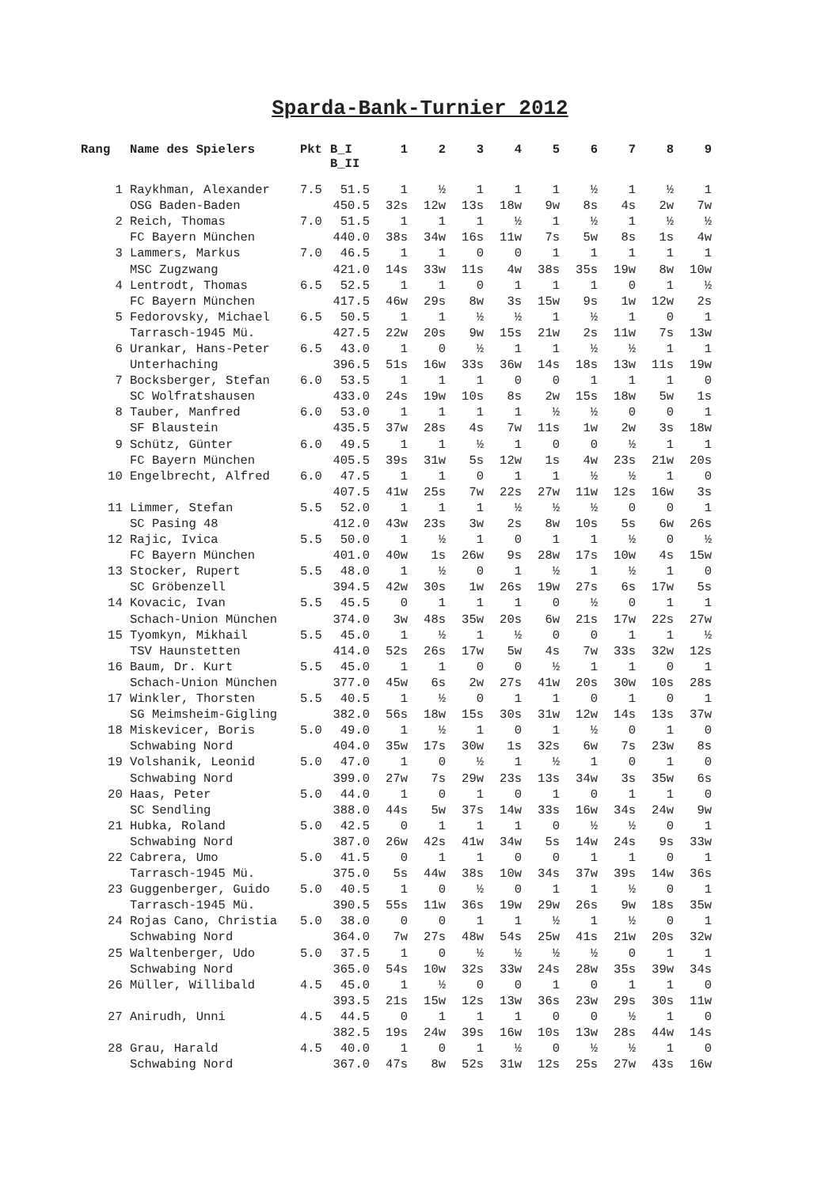Sparda-Bank-Turnier 2012
| Rang | Name des Spielers | Pkt | B_I B_II | 1 | 2 | 3 | 4 | 5 | 6 | 7 | 8 | 9 |
| --- | --- | --- | --- | --- | --- | --- | --- | --- | --- | --- | --- | --- |
| 1 | Raykhman, Alexander | 7.5 | 51.5 | 1 | ½ | 1 | 1 | 1 | ½ | 1 | ½ | 1 |
| | OSG Baden-Baden | | 450.5 | 32s | 12w | 13s | 18w | 9w | 8s | 4s | 2w | 7w |
| 2 | Reich, Thomas | 7.0 | 51.5 | 1 | 1 | 1 | ½ | 1 | ½ | 1 | ½ | ½ |
| | FC Bayern München | | 440.0 | 38s | 34w | 16s | 11w | 7s | 5w | 8s | 1s | 4w |
| 3 | Lammers, Markus | 7.0 | 46.5 | 1 | 1 | 0 | 0 | 1 | 1 | 1 | 1 | 1 |
| | MSC Zugzwang | | 421.0 | 14s | 33w | 11s | 4w | 38s | 35s | 19w | 8w | 10w |
| 4 | Lentrodt, Thomas | 6.5 | 52.5 | 1 | 1 | 0 | 1 | 1 | 1 | 0 | 1 | ½ |
| | FC Bayern München | | 417.5 | 46w | 29s | 8w | 3s | 15w | 9s | 1w | 12w | 2s |
| 5 | Fedorovsky, Michael | 6.5 | 50.5 | 1 | 1 | ½ | ½ | 1 | ½ | 1 | 0 | 1 |
| | Tarrasch-1945 Mü. | | 427.5 | 22w | 20s | 9w | 15s | 21w | 2s | 11w | 7s | 13w |
| 6 | Urankar, Hans-Peter | 6.5 | 43.0 | 1 | 0 | ½ | 1 | 1 | ½ | ½ | 1 | 1 |
| | Unterhaching | | 396.5 | 51s | 16w | 33s | 36w | 14s | 18s | 13w | 11s | 19w |
| 7 | Bocksberger, Stefan | 6.0 | 53.5 | 1 | 1 | 1 | 0 | 0 | 1 | 1 | 1 | 0 |
| | SC Wolfratshausen | | 433.0 | 24s | 19w | 10s | 8s | 2w | 15s | 18w | 5w | 1s |
| 8 | Tauber, Manfred | 6.0 | 53.0 | 1 | 1 | 1 | 1 | ½ | ½ | 0 | 0 | 1 |
| | SF Blaustein | | 435.5 | 37w | 28s | 4s | 7w | 11s | 1w | 2w | 3s | 18w |
| 9 | Schütz, Günter | 6.0 | 49.5 | 1 | 1 | ½ | 1 | 0 | 0 | ½ | 1 | 1 |
| | FC Bayern München | | 405.5 | 39s | 31w | 5s | 12w | 1s | 4w | 23s | 21w | 20s |
| 10 | Engelbrecht, Alfred | 6.0 | 47.5 | 1 | 1 | 0 | 1 | 1 | ½ | ½ | 1 | 0 |
| | | | 407.5 | 41w | 25s | 7w | 22s | 27w | 11w | 12s | 16w | 3s |
| 11 | Limmer, Stefan | 5.5 | 52.0 | 1 | 1 | 1 | ½ | ½ | ½ | 0 | 0 | 1 |
| | SC Pasing 48 | | 412.0 | 43w | 23s | 3w | 2s | 8w | 10s | 5s | 6w | 26s |
| 12 | Rajic, Ivica | 5.5 | 50.0 | 1 | ½ | 1 | 0 | 1 | 1 | ½ | 0 | ½ |
| | FC Bayern München | | 401.0 | 40w | 1s | 26w | 9s | 28w | 17s | 10w | 4s | 15w |
| 13 | Stocker, Rupert | 5.5 | 48.0 | 1 | ½ | 0 | 1 | ½ | 1 | ½ | 1 | 0 |
| | SC Gröbenzell | | 394.5 | 42w | 30s | 1w | 26s | 19w | 27s | 6s | 17w | 5s |
| 14 | Kovacic, Ivan | 5.5 | 45.5 | 0 | 1 | 1 | 1 | 0 | ½ | 0 | 1 | 1 |
| | Schach-Union München | | 374.0 | 3w | 48s | 35w | 20s | 6w | 21s | 17w | 22s | 27w |
| 15 | Tyomkyn, Mikhail | 5.5 | 45.0 | 1 | ½ | 1 | ½ | 0 | 0 | 1 | 1 | ½ |
| | TSV Haunstetten | | 414.0 | 52s | 26s | 17w | 5w | 4s | 7w | 33s | 32w | 12s |
| 16 | Baum, Dr. Kurt | 5.5 | 45.0 | 1 | 1 | 0 | 0 | ½ | 1 | 1 | 0 | 1 |
| | Schach-Union München | | 377.0 | 45w | 6s | 2w | 27s | 41w | 20s | 30w | 10s | 28s |
| 17 | Winkler, Thorsten | 5.5 | 40.5 | 1 | ½ | 0 | 1 | 1 | 0 | 1 | 0 | 1 |
| | SG Meimsheim-Gigling | | 382.0 | 56s | 18w | 15s | 30s | 31w | 12w | 14s | 13s | 37w |
| 18 | Miskevicer, Boris | 5.0 | 49.0 | 1 | ½ | 1 | 0 | 1 | ½ | 0 | 1 | 0 |
| | Schwabing Nord | | 404.0 | 35w | 17s | 30w | 1s | 32s | 6w | 7s | 23w | 8s |
| 19 | Volshanik, Leonid | 5.0 | 47.0 | 1 | 0 | ½ | 1 | ½ | 1 | 0 | 1 | 0 |
| | Schwabing Nord | | 399.0 | 27w | 7s | 29w | 23s | 13s | 34w | 3s | 35w | 6s |
| 20 | Haas, Peter | 5.0 | 44.0 | 1 | 0 | 1 | 0 | 1 | 0 | 1 | 1 | 0 |
| | SC Sendling | | 388.0 | 44s | 5w | 37s | 14w | 33s | 16w | 34s | 24w | 9w |
| 21 | Hubka, Roland | 5.0 | 42.5 | 0 | 1 | 1 | 1 | 0 | ½ | ½ | 0 | 1 |
| | Schwabing Nord | | 387.0 | 26w | 42s | 41w | 34w | 5s | 14w | 24s | 9s | 33w |
| 22 | Cabrera, Umo | 5.0 | 41.5 | 0 | 1 | 1 | 0 | 0 | 1 | 1 | 0 | 1 |
| | Tarrasch-1945 Mü. | | 375.0 | 5s | 44w | 38s | 10w | 34s | 37w | 39s | 14w | 36s |
| 23 | Guggenberger, Guido | 5.0 | 40.5 | 1 | 0 | ½ | 0 | 1 | 1 | ½ | 0 | 1 |
| | Tarrasch-1945 Mü. | | 390.5 | 55s | 11w | 36s | 19w | 29w | 26s | 9w | 18s | 35w |
| 24 | Rojas Cano, Christia | 5.0 | 38.0 | 0 | 0 | 1 | 1 | ½ | 1 | ½ | 0 | 1 |
| | Schwabing Nord | | 364.0 | 7w | 27s | 48w | 54s | 25w | 41s | 21w | 20s | 32w |
| 25 | Waltenberger, Udo | 5.0 | 37.5 | 1 | 0 | ½ | ½ | ½ | ½ | 0 | 1 | 1 |
| | Schwabing Nord | | 365.0 | 54s | 10w | 32s | 33w | 24s | 28w | 35s | 39w | 34s |
| 26 | Müller, Willibald | 4.5 | 45.0 | 1 | ½ | 0 | 0 | 1 | 0 | 1 | 1 | 0 |
| | | | 393.5 | 21s | 15w | 12s | 13w | 36s | 23w | 29s | 30s | 11w |
| 27 | Anirudh, Unni | 4.5 | 44.5 | 0 | 1 | 1 | 1 | 0 | 0 | ½ | 1 | 0 |
| | | | 382.5 | 19s | 24w | 39s | 16w | 10s | 13w | 28s | 44w | 14s |
| 28 | Grau, Harald | 4.5 | 40.0 | 1 | 0 | 1 | ½ | 0 | ½ | ½ | 1 | 0 |
| | Schwabing Nord | | 367.0 | 47s | 8w | 52s | 31w | 12s | 25s | 27w | 43s | 16w |